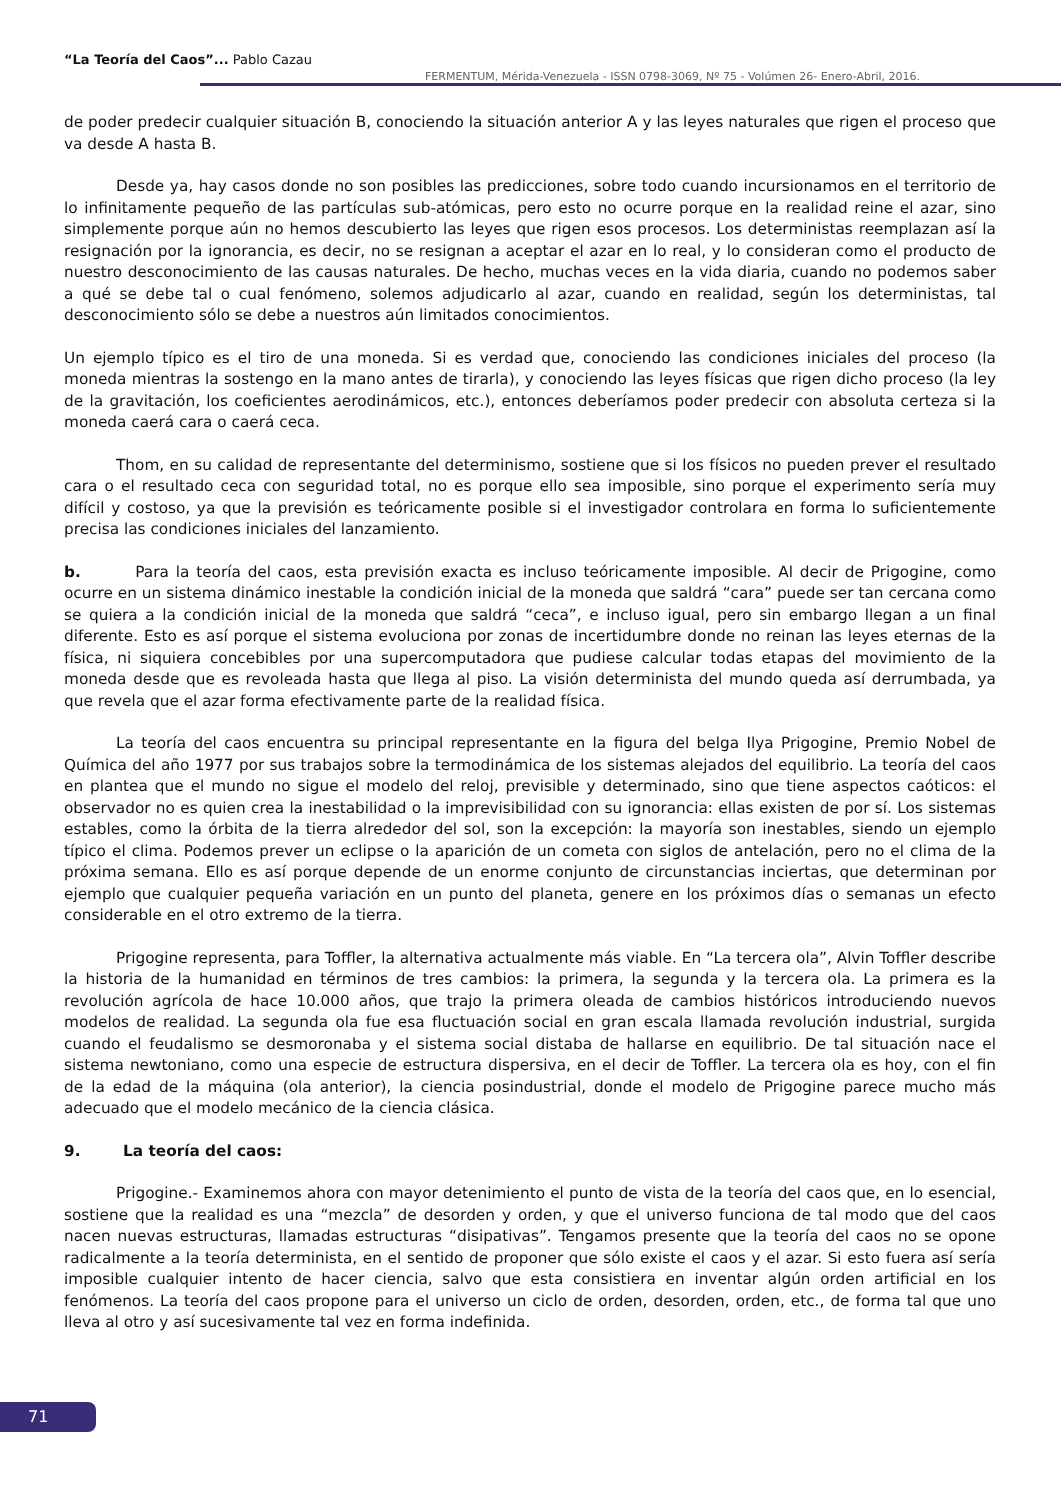“La Teoría del Caos”... Pablo Cazau
FERMENTUM, Mérida-Venezuela - ISSN 0798-3069, Nº 75 - Volúmen 26- Enero-Abril, 2016.
de poder predecir cualquier situación B, conociendo la situación anterior A y las leyes naturales que rigen el proceso que va desde A hasta B.
Desde ya, hay casos donde no son posibles las predicciones, sobre todo cuando incursionamos en el territorio de lo infinitamente pequeño de las partículas sub-atómicas, pero esto no ocurre porque en la realidad reine el azar, sino simplemente porque aún no hemos descubierto las leyes que rigen esos procesos. Los deterministas reemplazan así la resignación por la ignorancia, es decir, no se resignan a aceptar el azar en lo real, y lo consideran como el producto de nuestro desconocimiento de las causas naturales. De hecho, muchas veces en la vida diaria, cuando no podemos saber a qué se debe tal o cual fenómeno, solemos adjudicarlo al azar, cuando en realidad, según los deterministas, tal desconocimiento sólo se debe a nuestros aún limitados conocimientos.
Un ejemplo típico es el tiro de una moneda. Si es verdad que, conociendo las condiciones iniciales del proceso (la moneda mientras la sostengo en la mano antes de tirarla), y conociendo las leyes físicas que rigen dicho proceso (la ley de la gravitación, los coeficientes aerodinámicos, etc.), entonces deberíamos poder predecir con absoluta certeza si la moneda caerá cara o caerá ceca.
Thom, en su calidad de representante del determinismo, sostiene que si los físicos no pueden prever el resultado cara o el resultado ceca con seguridad total, no es porque ello sea imposible, sino porque el experimento sería muy difícil y costoso, ya que la previsión es teóricamente posible si el investigador controlara en forma lo suficientemente precisa las condiciones iniciales del lanzamiento.
b. Para la teoría del caos, esta previsión exacta es incluso teóricamente imposible. Al decir de Prigogine, como ocurre en un sistema dinámico inestable la condición inicial de la moneda que saldrá “cara” puede ser tan cercana como se quiera a la condición inicial de la moneda que saldrá “ceca”, e incluso igual, pero sin embargo llegan a un final diferente. Esto es así porque el sistema evoluciona por zonas de incertidumbre donde no reinan las leyes eternas de la física, ni siquiera concebibles por una supercomputadora que pudiese calcular todas etapas del movimiento de la moneda desde que es revoleada hasta que llega al piso. La visión determinista del mundo queda así derrumbada, ya que revela que el azar forma efectivamente parte de la realidad física.
La teoría del caos encuentra su principal representante en la figura del belga Ilya Prigogine, Premio Nobel de Química del año 1977 por sus trabajos sobre la termodinámica de los sistemas alejados del equilibrio. La teoría del caos en plantea que el mundo no sigue el modelo del reloj, previsible y determinado, sino que tiene aspectos caóticos: el observador no es quien crea la inestabilidad o la imprevisibilidad con su ignorancia: ellas existen de por sí. Los sistemas estables, como la órbita de la tierra alrededor del sol, son la excepción: la mayoría son inestables, siendo un ejemplo típico el clima. Podemos prever un eclipse o la aparición de un cometa con siglos de antelación, pero no el clima de la próxima semana. Ello es así porque depende de un enorme conjunto de circunstancias inciertas, que determinan por ejemplo que cualquier pequeña variación en un punto del planeta, genere en los próximos días o semanas un efecto considerable en el otro extremo de la tierra.
Prigogine representa, para Toffler, la alternativa actualmente más viable. En “La tercera ola”, Alvin Toffler describe la historia de la humanidad en términos de tres cambios: la primera, la segunda y la tercera ola. La primera es la revolución agrícola de hace 10.000 años, que trajo la primera oleada de cambios históricos introduciendo nuevos modelos de realidad. La segunda ola fue esa fluctuación social en gran escala llamada revolución industrial, surgida cuando el feudalismo se desmoronaba y el sistema social distaba de hallarse en equilibrio. De tal situación nace el sistema newtoniano, como una especie de estructura dispersiva, en el decir de Toffler. La tercera ola es hoy, con el fin de la edad de la máquina (ola anterior), la ciencia posindustrial, donde el modelo de Prigogine parece mucho más adecuado que el modelo mecánico de la ciencia clásica.
9. La teoría del caos:
Prigogine.- Examinemos ahora con mayor detenimiento el punto de vista de la teoría del caos que, en lo esencial, sostiene que la realidad es una “mezcla” de desorden y orden, y que el universo funciona de tal modo que del caos nacen nuevas estructuras, llamadas estructuras “disipativas”. Tengamos presente que la teoría del caos no se opone radicalmente a la teoría determinista, en el sentido de proponer que sólo existe el caos y el azar. Si esto fuera así sería imposible cualquier intento de hacer ciencia, salvo que esta consistiera en inventar algún orden artificial en los fenómenos. La teoría del caos propone para el universo un ciclo de orden, desorden, orden, etc., de forma tal que uno lleva al otro y así sucesivamente tal vez en forma indefinida.
71